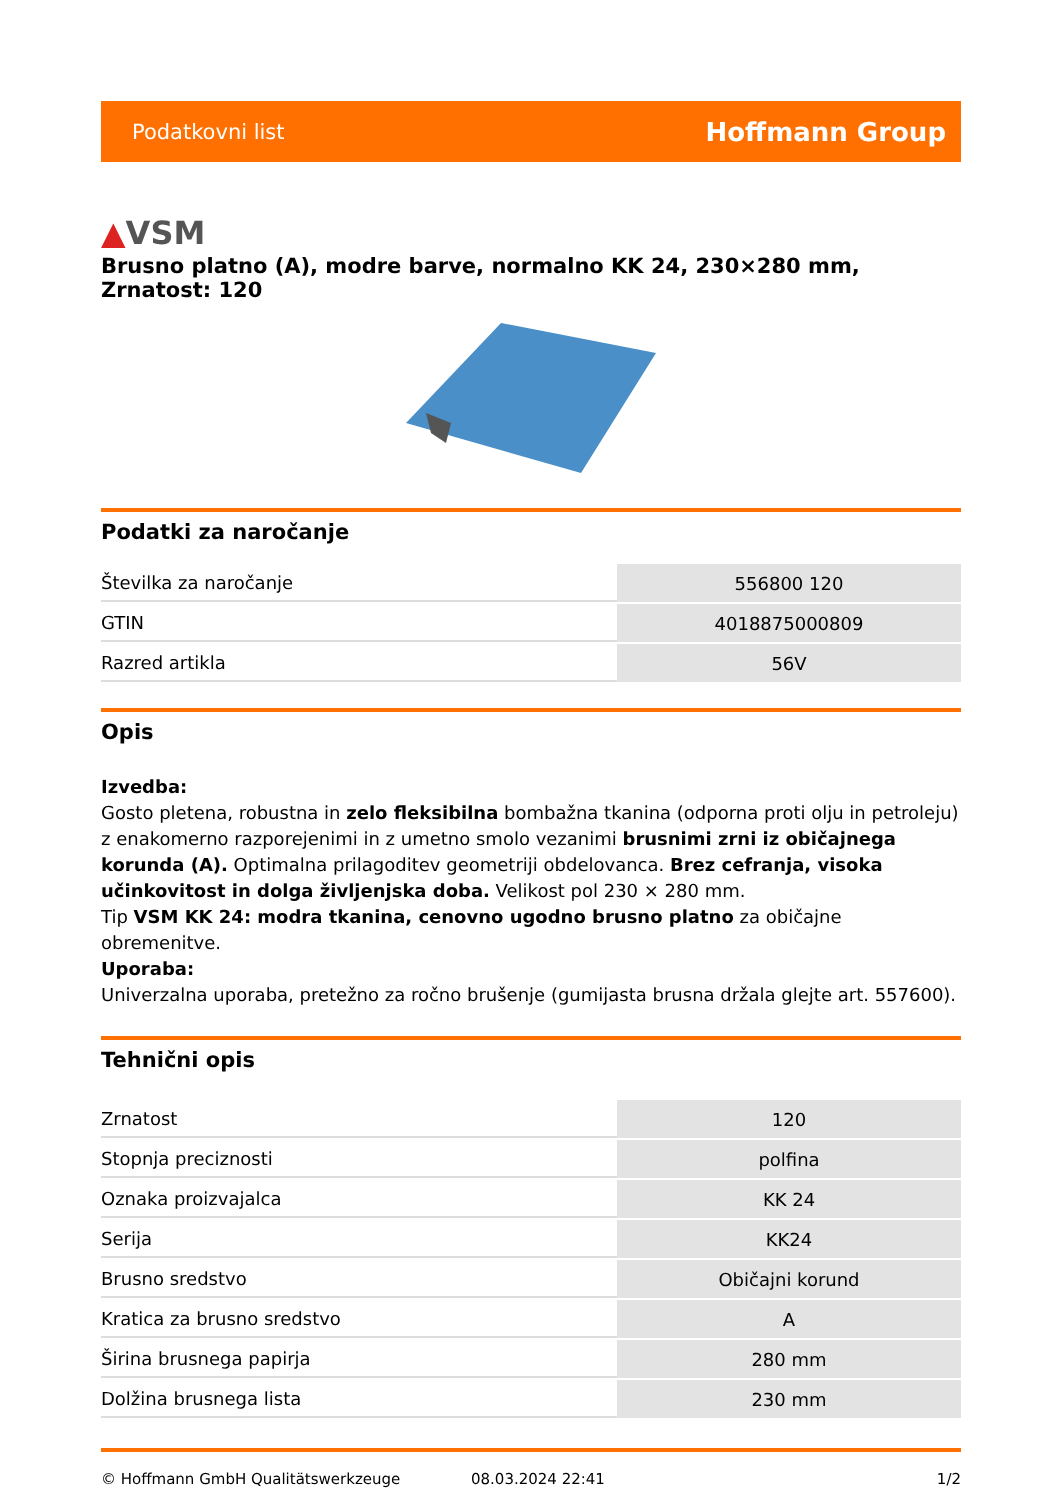Podatkovni list
Hoffmann Group
▲VSM
Brusno platno (A), modre barve, normalno KK 24, 230×280 mm, Zrnatost: 120
Podatki za naročanje
| Številka za naročanje | 556800 120 |
| GTIN | 4018875000809 |
| Razred artikla | 56V |
Opis
Izvedba:
Gosto pletena, robustna in zelo fleksibilna bombažna tkanina (odporna proti olju in petroleju) z enakomerno razporejenimi in z umetno smolo vezanimi brusnimi zrni iz običajnega korunda (A). Optimalna prilagoditev geometriji obdelovanca. Brez cefranja, visoka učinkovitost in dolga življenjska doba. Velikost pol 230 × 280 mm.
Tip VSM KK 24: modra tkanina, cenovno ugodno brusno platno za običajne obremenitve.
Uporaba:
Univerzalna uporaba, pretežno za ročno brušenje (gumijasta brusna držala glejte art. 557600).
Tehnični opis
| Zrnatost | 120 |
| Stopnja preciznosti | polfina |
| Oznaka proizvajalca | KK 24 |
| Serija | KK24 |
| Brusno sredstvo | Običajni korund |
| Kratica za brusno sredstvo | A |
| Širina brusnega papirja | 280 mm |
| Dolžina brusnega lista | 230 mm |
© Hoffmann GmbH Qualitätswerkzeuge 08.03.2024 22:41 1/2